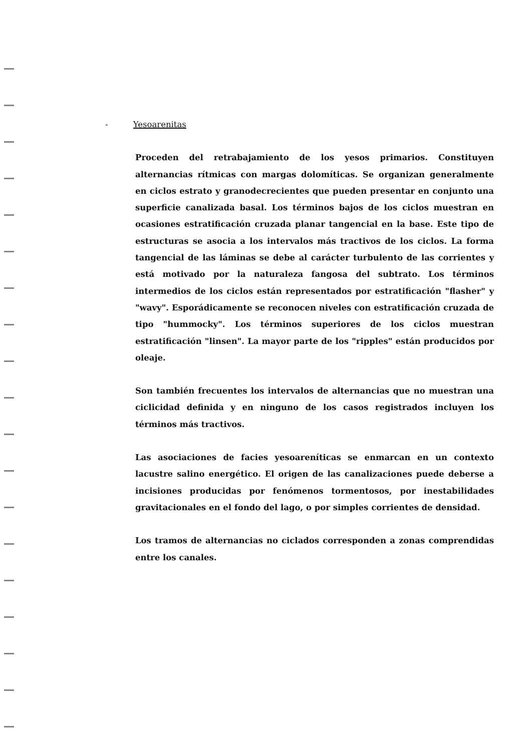- Yesoarenitas
Proceden del retrabajamiento de los yesos primarios. Constituyen alternancias rítmicas con margas dolomíticas. Se organizan generalmente en ciclos estrato y granodecrecientes que pueden presentar en conjunto una superficie canalizada basal. Los términos bajos de los ciclos muestran en ocasiones estratificación cruzada planar tangencial en la base. Este tipo de estructuras se asocia a los intervalos más tractivos de los ciclos. La forma tangencial de las láminas se debe al carácter turbulento de las corrientes y está motivado por la naturaleza fangosa del subtrato. Los términos intermedios de los ciclos están representados por estratificación "flasher" y "wavy". Esporádicamente se reconocen niveles con estratificación cruzada de tipo "hummocky". Los términos superiores de los ciclos muestran estratificación "linsen". La mayor parte de los "ripples" están producidos por oleaje.
Son también frecuentes los intervalos de alternancias que no muestran una ciclicidad definida y en ninguno de los casos registrados incluyen los términos más tractivos.
Las asociaciones de facies yesoareníticas se enmarcan en un contexto lacustre salino energético. El origen de las canalizaciones puede deberse a incisiones producidas por fenómenos tormentosos, por inestabilidades gravitacionales en el fondo del lago, o por simples corrientes de densidad.
Los tramos de alternancias no ciclados corresponden a zonas comprendidas entre los canales.